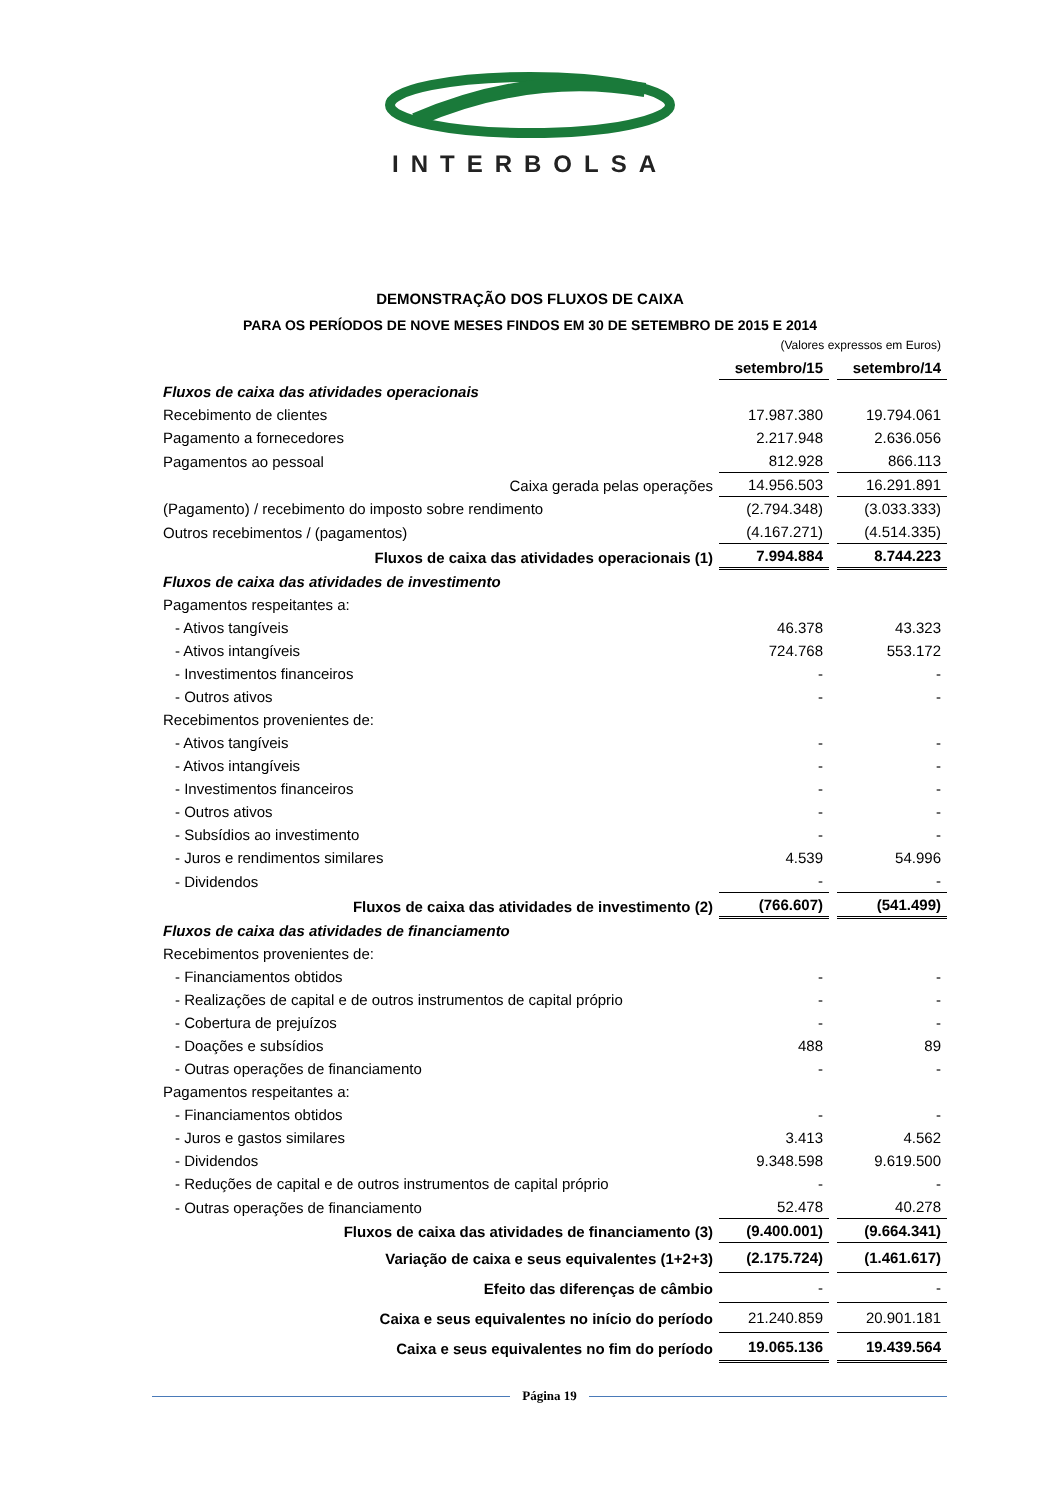INTERBOLSA
DEMONSTRAÇÃO DOS FLUXOS DE CAIXA
PARA OS PERÍODOS DE NOVE MESES FINDOS EM 30 DE SETEMBRO DE 2015 E 2014
| (Valores expressos em Euros) | | | |
| | setembro/15 | | setembro/14 |
| Fluxos de caixa das atividades operacionais | | | |
| Recebimento de clientes | 17.987.380 | | 19.794.061 |
| Pagamento a fornecedores | 2.217.948 | | 2.636.056 |
| Pagamentos ao pessoal | 812.928 | | 866.113 |
| Caixa gerada pelas operações | 14.956.503 | | 16.291.891 |
| (Pagamento) / recebimento do imposto sobre rendimento | (2.794.348) | | (3.033.333) |
| Outros recebimentos / (pagamentos) | (4.167.271) | | (4.514.335) |
| Fluxos de caixa das atividades operacionais (1) | 7.994.884 | | 8.744.223 |
| Fluxos de caixa das atividades de investimento | | | |
| Pagamentos respeitantes a: | | | |
| - Ativos tangíveis | 46.378 | | 43.323 |
| - Ativos intangíveis | 724.768 | | 553.172 |
| - Investimentos financeiros | - | | - |
| - Outros ativos | - | | - |
| Recebimentos provenientes de: | | | |
| - Ativos tangíveis | - | | - |
| - Ativos intangíveis | - | | - |
| - Investimentos financeiros | - | | - |
| - Outros ativos | - | | - |
| - Subsídios ao investimento | - | | - |
| - Juros e rendimentos similares | 4.539 | | 54.996 |
| - Dividendos | - | | - |
| Fluxos de caixa das atividades de investimento (2) | (766.607) | | (541.499) |
| Fluxos de caixa das atividades de financiamento | | | |
| Recebimentos provenientes de: | | | |
| - Financiamentos obtidos | - | | - |
| - Realizações de capital e de outros instrumentos de capital próprio | - | | - |
| - Cobertura de prejuízos | - | | - |
| - Doações e subsídios | 488 | | 89 |
| - Outras operações de financiamento | - | | - |
| Pagamentos respeitantes a: | | | |
| - Financiamentos obtidos | - | | - |
| - Juros e gastos similares | 3.413 | | 4.562 |
| - Dividendos | 9.348.598 | | 9.619.500 |
| - Reduções de capital e de outros instrumentos de capital próprio | - | | - |
| - Outras operações de financiamento | 52.478 | | 40.278 |
| Fluxos de caixa das atividades de financiamento (3) | (9.400.001) | | (9.664.341) |
| Variação de caixa e seus equivalentes (1+2+3) | (2.175.724) | | (1.461.617) |
| Efeito das diferenças de câmbio | - | | - |
| Caixa e seus equivalentes no início do período | 21.240.859 | | 20.901.181 |
| Caixa e seus equivalentes no fim do período | 19.065.136 | | 19.439.564 |
Página 19